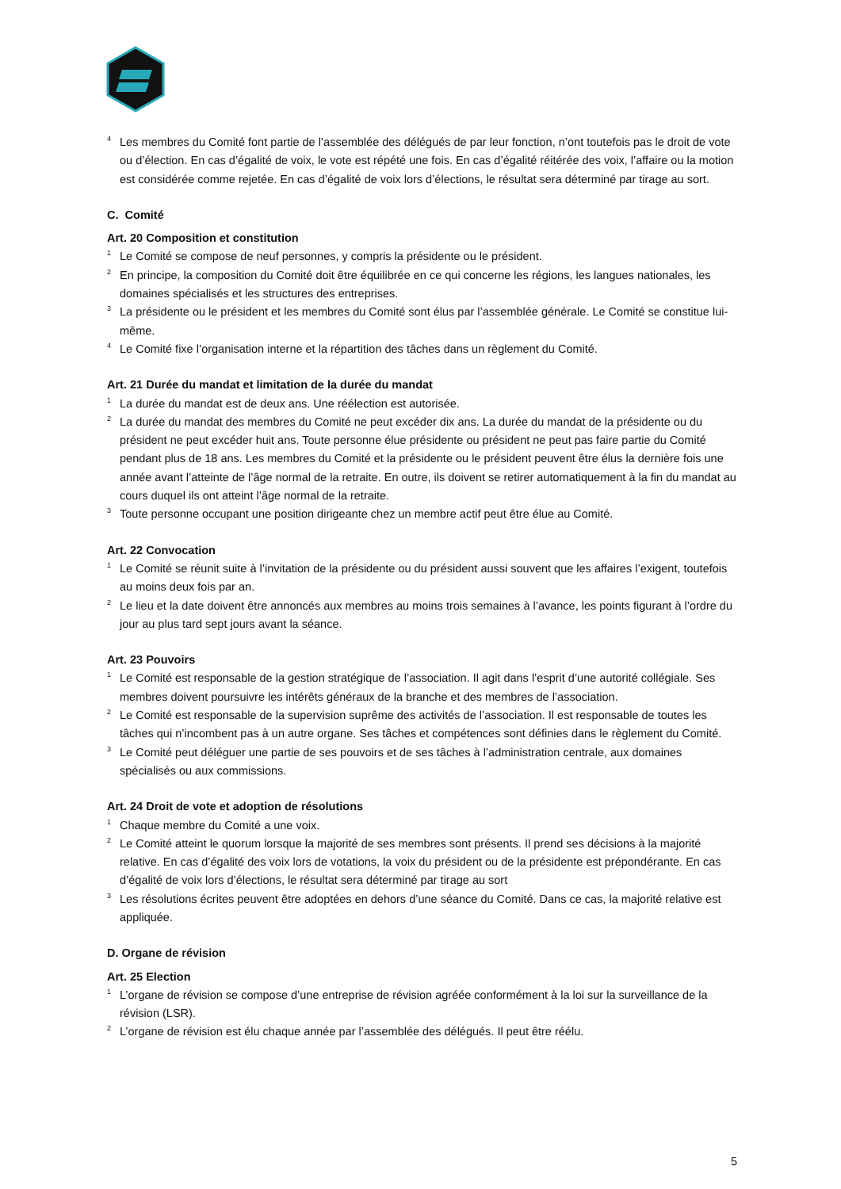<sup>4</sup> Les membres du Comité font partie de l’assemblée des délégués de par leur fonction, n’ont toutefois pas le droit de vote ou d’élection. En cas d’égalité de voix, le vote est répété une fois. En cas d’égalité réitérée des voix, l’affaire ou la motion est considérée comme rejetée. En cas d’égalité de voix lors d’élections, le résultat sera déterminé par tirage au sort.
C. Comité
Art. 20 Composition et constitution
<sup>1</sup> Le Comité se compose de neuf personnes, y compris la présidente ou le président.
<sup>2</sup> En principe, la composition du Comité doit être équilibrée en ce qui concerne les régions, les langues nationales, les domaines spécialisés et les structures des entreprises.
<sup>3</sup> La présidente ou le président et les membres du Comité sont élus par l’assemblée générale. Le Comité se constitue lui-même.
<sup>4</sup> Le Comité fixe l’organisation interne et la répartition des tâches dans un règlement du Comité.
Art. 21 Durée du mandat et limitation de la durée du mandat
<sup>1</sup> La durée du mandat est de deux ans. Une réélection est autorisée.
<sup>2</sup> La durée du mandat des membres du Comité ne peut excéder dix ans. La durée du mandat de la présidente ou du président ne peut excéder huit ans. Toute personne élue présidente ou président ne peut pas faire partie du Comité pendant plus de 18 ans. Les membres du Comité et la présidente ou le président peuvent être élus la dernière fois une année avant l’atteinte de l’âge normal de la retraite. En outre, ils doivent se retirer automatiquement à la fin du mandat au cours duquel ils ont atteint l’âge normal de la retraite.
<sup>3</sup> Toute personne occupant une position dirigeante chez un membre actif peut être élue au Comité.
Art. 22 Convocation
<sup>1</sup> Le Comité se réunit suite à l’invitation de la présidente ou du président aussi souvent que les affaires l’exigent, toutefois au moins deux fois par an.
<sup>2</sup> Le lieu et la date doivent être annoncés aux membres au moins trois semaines à l’avance, les points figurant à l’ordre du jour au plus tard sept jours avant la séance.
Art. 23 Pouvoirs
<sup>1</sup> Le Comité est responsable de la gestion stratégique de l’association. Il agit dans l’esprit d’une autorité collégiale. Ses membres doivent poursuivre les intérêts généraux de la branche et des membres de l’association.
<sup>2</sup> Le Comité est responsable de la supervision suprême des activités de l’association. Il est responsable de toutes les tâches qui n’incombent pas à un autre organe. Ses tâches et compétences sont définies dans le règlement du Comité.
<sup>3</sup> Le Comité peut déléguer une partie de ses pouvoirs et de ses tâches à l’administration centrale, aux domaines spécialisés ou aux commissions.
Art. 24 Droit de vote et adoption de résolutions
<sup>1</sup> Chaque membre du Comité a une voix.
<sup>2</sup> Le Comité atteint le quorum lorsque la majorité de ses membres sont présents. Il prend ses décisions à la majorité relative. En cas d’égalité des voix lors de votations, la voix du président ou de la présidente est prépondérante. En cas d’égalité de voix lors d’élections, le résultat sera déterminé par tirage au sort
<sup>3</sup> Les résolutions écrites peuvent être adoptées en dehors d’une séance du Comité. Dans ce cas, la majorité relative est appliquée.
D. Organe de révision
Art. 25 Election
<sup>1</sup> L’organe de révision se compose d’une entreprise de révision agréée conformément à la loi sur la surveillance de la révision (LSR).
<sup>2</sup> L’organe de révision est élu chaque année par l’assemblée des délégués. Il peut être réélu.
5